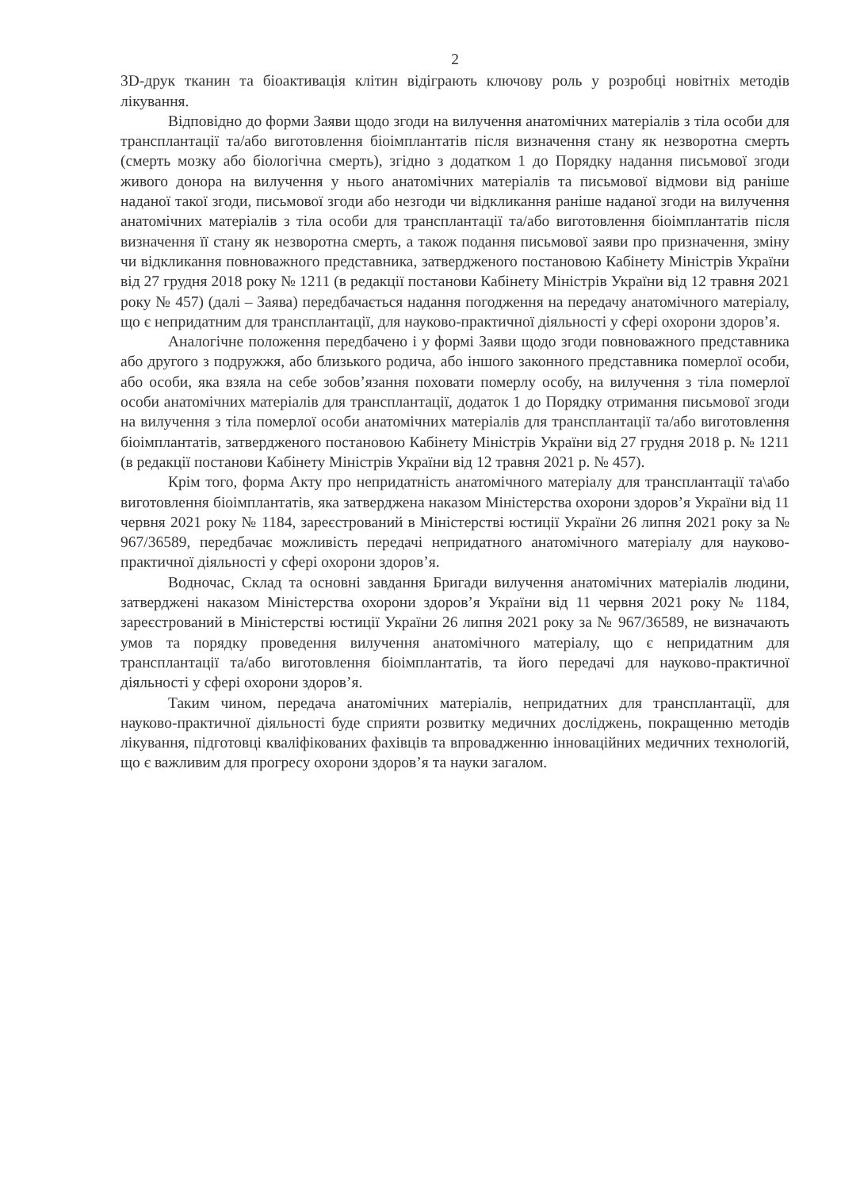2
3D-друк тканин та біоактивація клітин відіграють ключову роль у розробці новітніх методів лікування.
Відповідно до форми Заяви щодо згоди на вилучення анатомічних матеріалів з тіла особи для трансплантації та/або виготовлення біоімплантатів після визначення стану як незворотна смерть (смерть мозку або біологічна смерть), згідно з додатком 1 до Порядку надання письмової згоди живого донора на вилучення у нього анатомічних матеріалів та письмової відмови від раніше наданої такої згоди, письмової згоди або незгоди чи відкликання раніше наданої згоди на вилучення анатомічних матеріалів з тіла особи для трансплантації та/або виготовлення біоімплантатів після визначення її стану як незворотна смерть, а також подання письмової заяви про призначення, зміну чи відкликання повноважного представника, затвердженого постановою Кабінету Міністрів України від 27 грудня 2018 року № 1211 (в редакції постанови Кабінету Міністрів України від 12 травня 2021 року № 457) (далі – Заява) передбачається надання погодження на передачу анатомічного матеріалу, що є непридатним для трансплантації, для науково-практичної діяльності у сфері охорони здоров’я.
Аналогічне положення передбачено і у формі Заяви щодо згоди повноважного представника або другого з подружжя, або близького родича, або іншого законного представника померлої особи, або особи, яка взяла на себе зобов’язання поховати померлу особу, на вилучення з тіла померлої особи анатомічних матеріалів для трансплантації, додаток 1 до Порядку отримання письмової згоди на вилучення з тіла померлої особи анатомічних матеріалів для трансплантації та/або виготовлення біоімплантатів, затвердженого постановою Кабінету Міністрів України від 27 грудня 2018 р. № 1211 (в редакції постанови Кабінету Міністрів України від 12 травня 2021 р. № 457).
Крім того, форма Акту про непридатність анатомічного матеріалу для трансплантації та\або виготовлення біоімплантатів, яка затверджена наказом Міністерства охорони здоров’я України від 11 червня 2021 року № 1184, зареєстрований в Міністерстві юстиції України 26 липня 2021 року за № 967/36589, передбачає можливість передачі непридатного анатомічного матеріалу для науково-практичної діяльності у сфері охорони здоров’я.
Водночас, Склад та основні завдання Бригади вилучення анатомічних матеріалів людини, затверджені наказом Міністерства охорони здоров’я України від 11 червня 2021 року № 1184, зареєстрований в Міністерстві юстиції України 26 липня 2021 року за № 967/36589, не визначають умов та порядку проведення вилучення анатомічного матеріалу, що є непридатним для трансплантації та/або виготовлення біоімплантатів, та його передачі для науково-практичної діяльності у сфері охорони здоров’я.
Таким чином, передача анатомічних матеріалів, непридатних для трансплантації, для науково-практичної діяльності буде сприяти розвитку медичних досліджень, покращенню методів лікування, підготовці кваліфікованих фахівців та впровадженню інноваційних медичних технологій, що є важливим для прогресу охорони здоров’я та науки загалом.